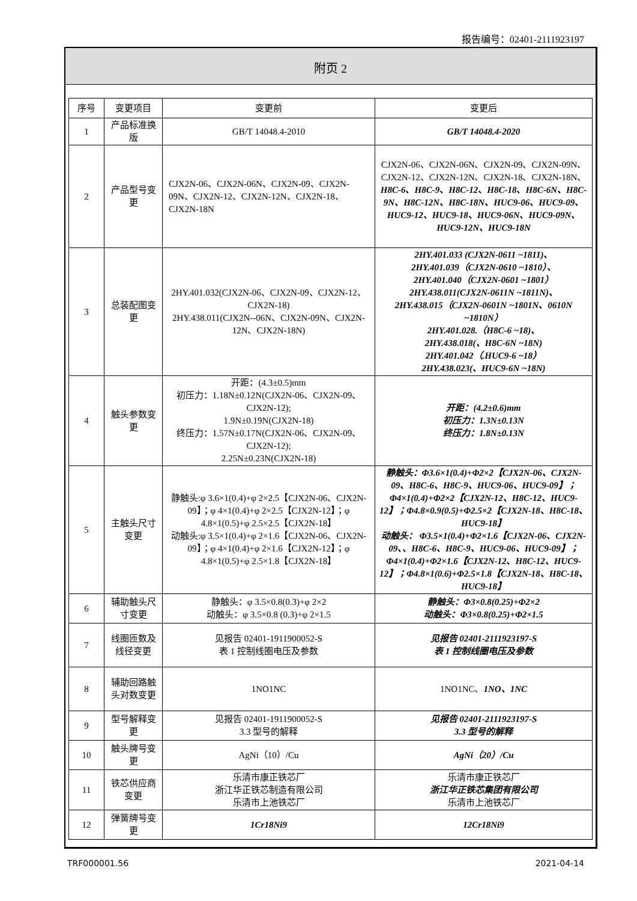报告编号：02401-2111923197
附页 2
| 序号 | 变更项目 | 变更前 | 变更后 |
| --- | --- | --- | --- |
| 1 | 产品标准换版 | GB/T 14048.4-2010 | GB/T 14048.4-2020 |
| 2 | 产品型号变更 | CJX2N-06、CJX2N-06N、CJX2N-09、CJX2N-09N、CJX2N-12、CJX2N-12N、CJX2N-18、CJX2N-18N | CJX2N-06、CJX2N-06N、CJX2N-09、CJX2N-09N、CJX2N-12、CJX2N-12N、CJX2N-18、CJX2N-18N、 H8C-6、H8C-9、H8C-12、H8C-18、H8C-6N、H8C-9N、H8C-12N、H8C-18N、HUC9-06、HUC9-09、HUC9-12、HUC9-18、HUC9-06N、HUC9-09N、HUC9-12N、HUC9-18N |
| 3 | 总装配图变更 | 2HY.401.032(CJX2N-06、CJX2N-09、CJX2N-12、CJX2N-18) 2HY.438.011(CJX2N--06N、CJX2N-09N、CJX2N-12N、CJX2N-18N) | 2HY.401.033 (CJX2N-0611 ~1811)、 2HY.401.039（CJX2N-0610 ~1810）、 2HY.401.040（CJX2N-0601 ~1801） 2HY.438.011(CJX2N-0611N ~1811N)、 2HY.438.015（CJX2N-0601N ~1801N、0610N ~1810N） 2HY.401.028.（H8C-6 ~18)、 2HY.438.018(、H8C-6N ~18N) 2HY.401.042（.HUC9-6 ~18） 2HY.438.023(、HUC9-6N ~18N) |
| 4 | 触头参数变更 | 开距：(4.3±0.5)mm 初压力：1.18N±0.12N(CJX2N-06、CJX2N-09、CJX2N-12); 1.9N±0.19N(CJX2N-18) 终压力：1.57N±0.17N(CJX2N-06、CJX2N-09、CJX2N-12); 2.25N±0.23N(CJX2N-18) | 开距：(4.2±0.6)mm 初压力：1.3N±0.13N 终压力：1.8N±0.13N |
| 5 | 主触头尺寸变更 | 静触头:φ 3.6×1(0.4)+φ 2×2.5【CJX2N-06、CJX2N-09】；φ 4×1(0.4)+φ 2×2.5【CJX2N-12】；φ 4.8×1(0.5)+φ 2.5×2.5【CJX2N-18】 动触头:φ 3.5×1(0.4)+φ 2×1.6【CJX2N-06、CJX2N-09】；φ 4×1(0.4)+φ 2×1.6【CJX2N-12】；φ 4.8×1(0.5)+φ 2.5×1.8【CJX2N-18】 | 静触头：Φ3.6×1(0.4)+Φ2×2【CJX2N-06、CJX2N-09、H8C-6、H8C-9、HUC9-06、HUC9-09】；Φ4×1(0.4)+Φ2×2【CJX2N-12、H8C-12、HUC9-12】；Φ4.8×0.9(0.5)+Φ2.5×2【CJX2N-18、H8C-18、HUC9-18】 动触头： Φ3.5×1(0.4)+Φ2×1.6【CJX2N-06、CJX2N-09、、H8C-6、H8C-9、HUC9-06、HUC9-09】；Φ4×1(0.4)+Φ2×1.6【CJX2N-12、H8C-12、HUC9-12】；Φ4.8×1(0.6)+Φ2.5×1.8【CJX2N-18、H8C-18、HUC9-18】 |
| 6 | 辅助触头尺寸变更 | 静触头：φ 3.5×0.8(0.3)+φ 2×2 动触头：φ 3.5×0.8 (0.3)+φ 2×1.5 | 静触头：Φ3×0.8(0.25)+Φ2×2 动触头：Φ3×0.8(0.25)+Φ2×1.5 |
| 7 | 线圈匝数及线径变更 | 见报告 02401-1911900052-S 表 1 控制线圈电压及参数 | 见报告 02401-2111923197-S 表 1 控制线圈电压及参数 |
| 8 | 辅助回路触头对数变更 | 1NO1NC | 1NO1NC、 1NO、1NC |
| 9 | 型号解释变更 | 见报告 02401-1911900052-S 3.3 型号的解释 | 见报告 02401-2111923197-S 3.3 型号的解释 |
| 10 | 触头牌号变更 | AgNi（10）/Cu | AgNi（20）/Cu |
| 11 | 铁芯供应商变更 | 乐清市康正铁芯厂 浙江华正铁芯制造有限公司 乐清市上池铁芯厂 | 乐清市康正铁芯厂 浙江华正铁芯集团有限公司 乐清市上池铁芯厂 |
| 12 | 弹簧牌号变更 | 1Cr18Ni9 | 12Cr18Ni9 |
TRF000001.56 2021-04-14